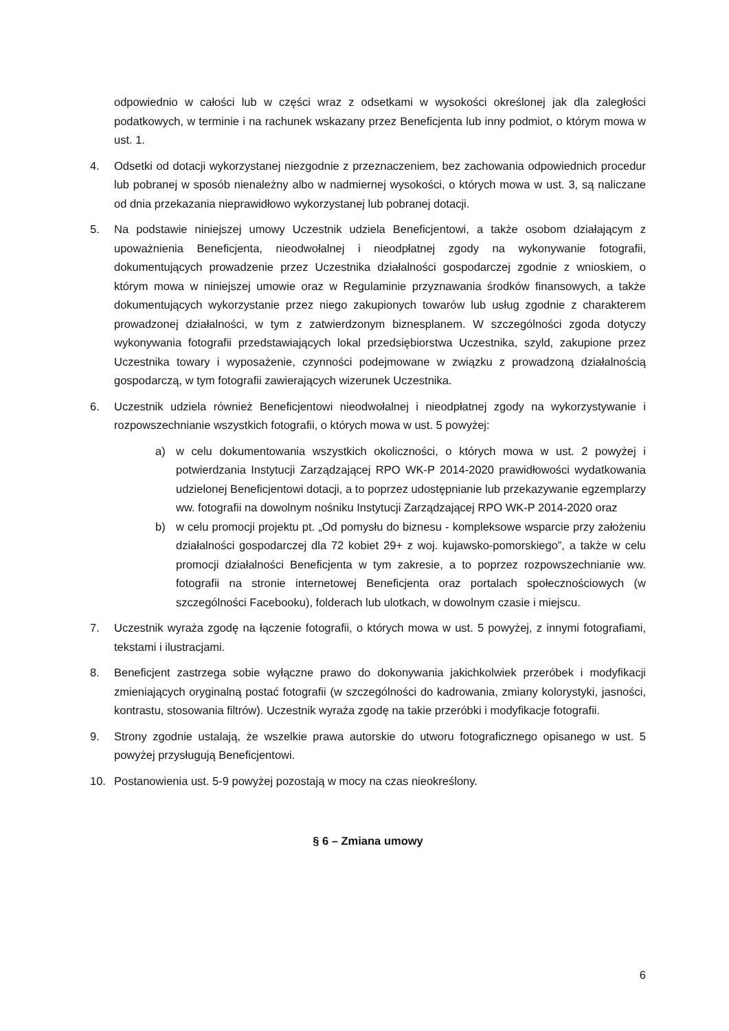odpowiednio w całości lub w części wraz z odsetkami w wysokości określonej jak dla zaległości podatkowych, w terminie i na rachunek wskazany przez Beneficjenta lub inny podmiot, o którym mowa w ust. 1.
4. Odsetki od dotacji wykorzystanej niezgodnie z przeznaczeniem, bez zachowania odpowiednich procedur lub pobranej w sposób nienależny albo w nadmiernej wysokości, o których mowa w ust. 3, są naliczane od dnia przekazania nieprawidłowo wykorzystanej lub pobranej dotacji.
5. Na podstawie niniejszej umowy Uczestnik udziela Beneficjentowi, a także osobom działającym z upoważnienia Beneficjenta, nieodwołalnej i nieodpłatnej zgody na wykonywanie fotografii, dokumentujących prowadzenie przez Uczestnika działalności gospodarczej zgodnie z wnioskiem, o którym mowa w niniejszej umowie oraz w Regulaminie przyznawania środków finansowych, a także dokumentujących wykorzystanie przez niego zakupionych towarów lub usług zgodnie z charakterem prowadzonej działalności, w tym z zatwierdzonym biznesplanem. W szczególności zgoda dotyczy wykonywania fotografii przedstawiających lokal przedsiębiorstwa Uczestnika, szyld, zakupione przez Uczestnika towary i wyposażenie, czynności podejmowane w związku z prowadzoną działalnością gospodarczą, w tym fotografii zawierających wizerunek Uczestnika.
6. Uczestnik udziela również Beneficjentowi nieodwołalnej i nieodpłatnej zgody na wykorzystywanie i rozpowszechnianie wszystkich fotografii, o których mowa w ust. 5 powyżej:
a) w celu dokumentowania wszystkich okoliczności, o których mowa w ust. 2 powyżej i potwierdzania Instytucji Zarządzającej RPO WK-P 2014-2020 prawidłowości wydatkowania udzielonej Beneficjentowi dotacji, a to poprzez udostępnianie lub przekazywanie egzemplarzy ww. fotografii na dowolnym nośniku Instytucji Zarządzającej RPO WK-P 2014-2020 oraz
b) w celu promocji projektu pt. „Od pomysłu do biznesu - kompleksowe wsparcie przy założeniu działalności gospodarczej dla 72 kobiet 29+ z woj. kujawsko-pomorskiego”, a także w celu promocji działalności Beneficjenta w tym zakresie, a to poprzez rozpowszechnianie ww. fotografii na stronie internetowej Beneficjenta oraz portalach społecznościowych (w szczególności Facebooku), folderach lub ulotkach, w dowolnym czasie i miejscu.
7. Uczestnik wyraża zgodę na łączenie fotografii, o których mowa w ust. 5 powyżej, z innymi fotografiami, tekstami i ilustracjami.
8. Beneficjent zastrzega sobie wyłączne prawo do dokonywania jakichkolwiek przeróbek i modyfikacji zmieniających oryginalną postać fotografii (w szczególności do kadrowania, zmiany kolorystyki, jasności, kontrastu, stosowania filtrów). Uczestnik wyraża zgodę na takie przeróbki i modyfikacje fotografii.
9. Strony zgodnie ustalają, że wszelkie prawa autorskie do utworu fotograficznego opisanego w ust. 5 powyżej przysługują Beneficjentowi.
10. Postanowienia ust. 5-9 powyżej pozostają w mocy na czas nieokreślony.
§ 6 – Zmiana umowy
6